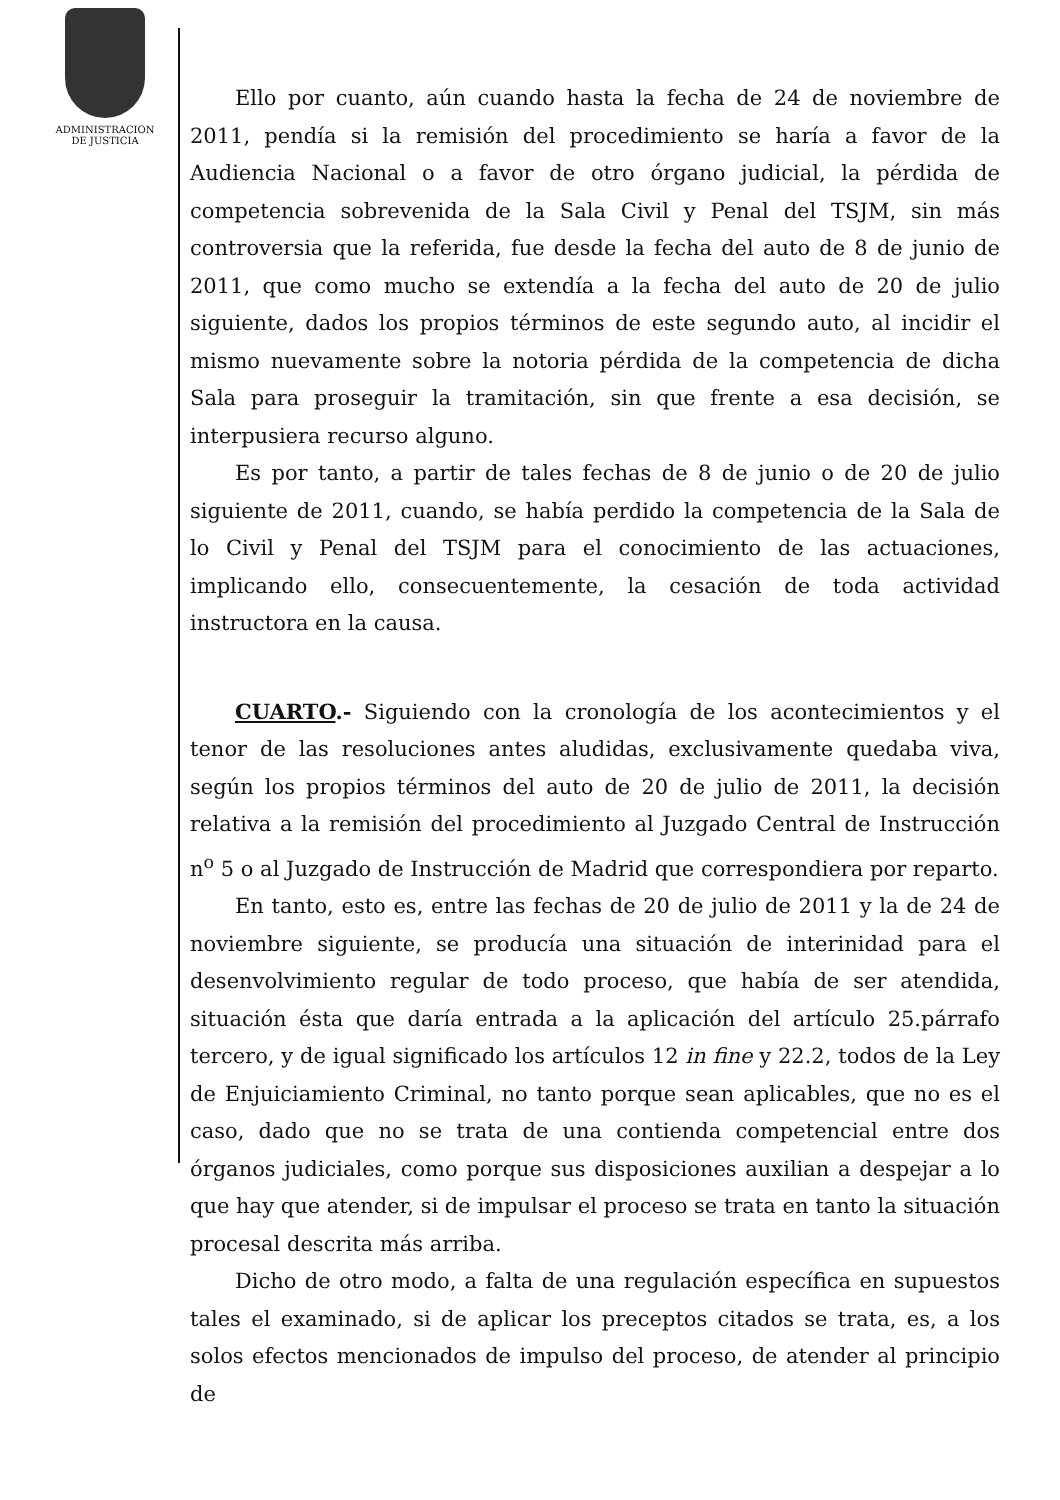ADMINISTRACION
DE JUSTICIA
Ello por cuanto, aún cuando hasta la fecha de 24 de noviembre de 2011, pendía si la remisión del procedimiento se haría a favor de la Audiencia Nacional o a favor de otro órgano judicial, la pérdida de competencia sobrevenida de la Sala Civil y Penal del TSJM, sin más controversia que la referida, fue desde la fecha del auto de 8 de junio de 2011, que como mucho se extendía a la fecha del auto de 20 de julio siguiente, dados los propios términos de este segundo auto, al incidir el mismo nuevamente sobre la notoria pérdida de la competencia de dicha Sala para proseguir la tramitación, sin que frente a esa decisión, se interpusiera recurso alguno.
Es por tanto, a partir de tales fechas de 8 de junio o de 20 de julio siguiente de 2011, cuando, se había perdido la competencia de la Sala de lo Civil y Penal del TSJM para el conocimiento de las actuaciones, implicando ello, consecuentemente, la cesación de toda actividad instructora en la causa.
CUARTO.- Siguiendo con la cronología de los acontecimientos y el tenor de las resoluciones antes aludidas, exclusivamente quedaba viva, según los propios términos del auto de 20 de julio de 2011, la decisión relativa a la remisión del procedimiento al Juzgado Central de Instrucción n<sup>o</sup> 5 o al Juzgado de Instrucción de Madrid que correspondiera por reparto.
En tanto, esto es, entre las fechas de 20 de julio de 2011 y la de 24 de noviembre siguiente, se producía una situación de interinidad para el desenvolvimiento regular de todo proceso, que había de ser atendida, situación ésta que daría entrada a la aplicación del artículo 25.párrafo tercero, y de igual significado los artículos 12 in fine y 22.2, todos de la Ley de Enjuiciamiento Criminal, no tanto porque sean aplicables, que no es el caso, dado que no se trata de una contienda competencial entre dos órganos judiciales, como porque sus disposiciones auxilian a despejar a lo que hay que atender, si de impulsar el proceso se trata en tanto la situación procesal descrita más arriba.
Dicho de otro modo, a falta de una regulación específica en supuestos tales el examinado, si de aplicar los preceptos citados se trata, es, a los solos efectos mencionados de impulso del proceso, de atender al principio de